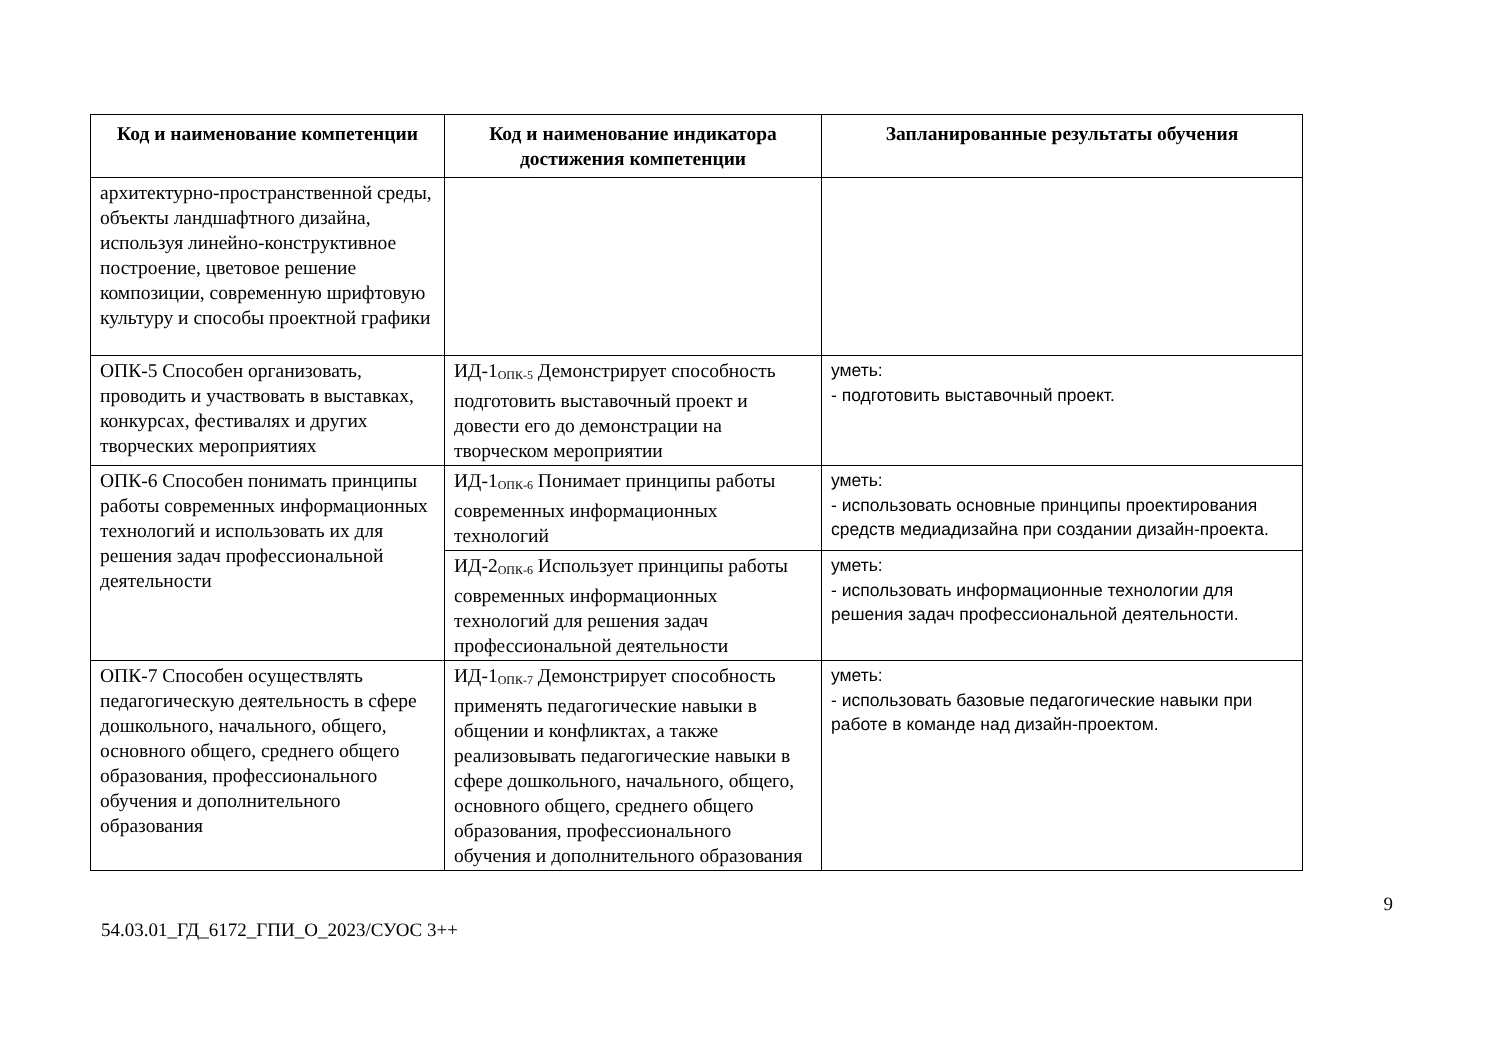| Код и наименование компетенции | Код и наименование индикатора достижения компетенции | Запланированные результаты обучения |
| --- | --- | --- |
| архитектурно-пространственной среды, объекты ландшафтного дизайна, используя линейно-конструктивное построение, цветовое решение композиции, современную шрифтовую культуру и способы проектной графики | | |
| ОПК-5 Способен организовать, проводить и участвовать в выставках, конкурсах, фестивалях и других творческих мероприятиях | ИД-1<sub>ОПК-5</sub> Демонстрирует способность подготовить выставочный проект и довести его до демонстрации на творческом мероприятии | уметь: - подготовить выставочный проект. |
| ОПК-6 Способен понимать принципы работы современных информационных технологий и использовать их для решения задач профессиональной деятельности | ИД-1<sub>ОПК-6</sub> Понимает принципы работы современных информационных технологий | уметь: - использовать основные принципы проектирования средств медиадизайна при создании дизайн-проекта. |
| | ИД-2<sub>ОПК-6</sub> Использует принципы работы современных информационных технологий для решения задач профессиональной деятельности | уметь: - использовать информационные технологии для решения задач профессиональной деятельности. |
| ОПК-7 Способен осуществлять педагогическую деятельность в сфере дошкольного, начального, общего, основного общего, среднего общего образования, профессионального обучения и дополнительного образования | ИД-1<sub>ОПК-7</sub> Демонстрирует способность применять педагогические навыки в общении и конфликтах, а также реализовывать педагогические навыки в сфере дошкольного, начального, общего, основного общего, среднего общего образования, профессионального обучения и дополнительного образования | уметь: - использовать базовые педагогические навыки при работе в команде над дизайн-проектом. |
9
54.03.01_ГД_6172_ГПИ_О_2023/СУОС 3++